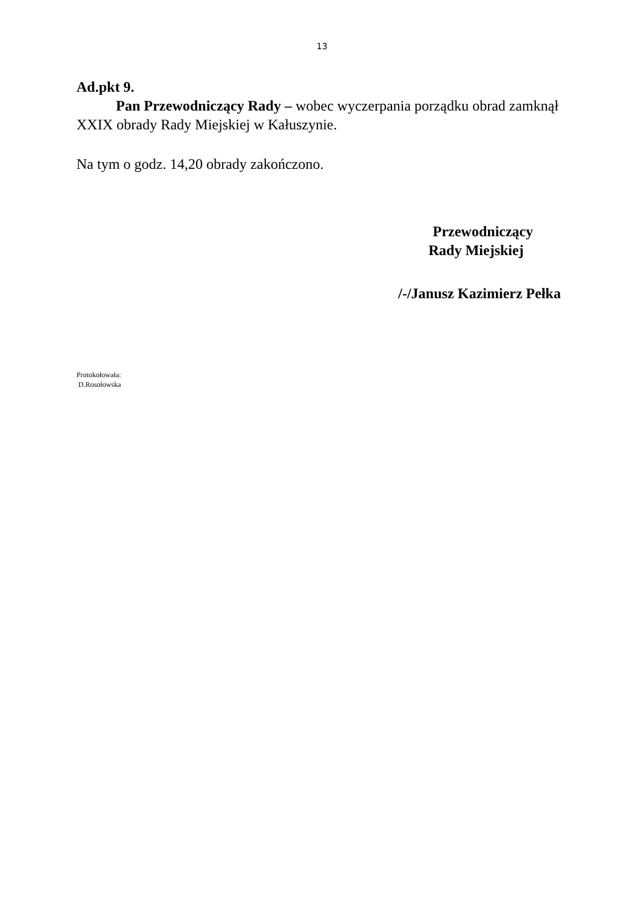13
Ad.pkt 9.
Pan Przewodniczący Rady – wobec wyczerpania porządku obrad zamknął XXIX obrady Rady Miejskiej w Kałuszynie.
Na tym o godz. 14,20 obrady zakończono.
Przewodniczący
Rady Miejskiej
/-/Janusz Kazimierz Pełka
Protokołowała:
D.Rosołowska